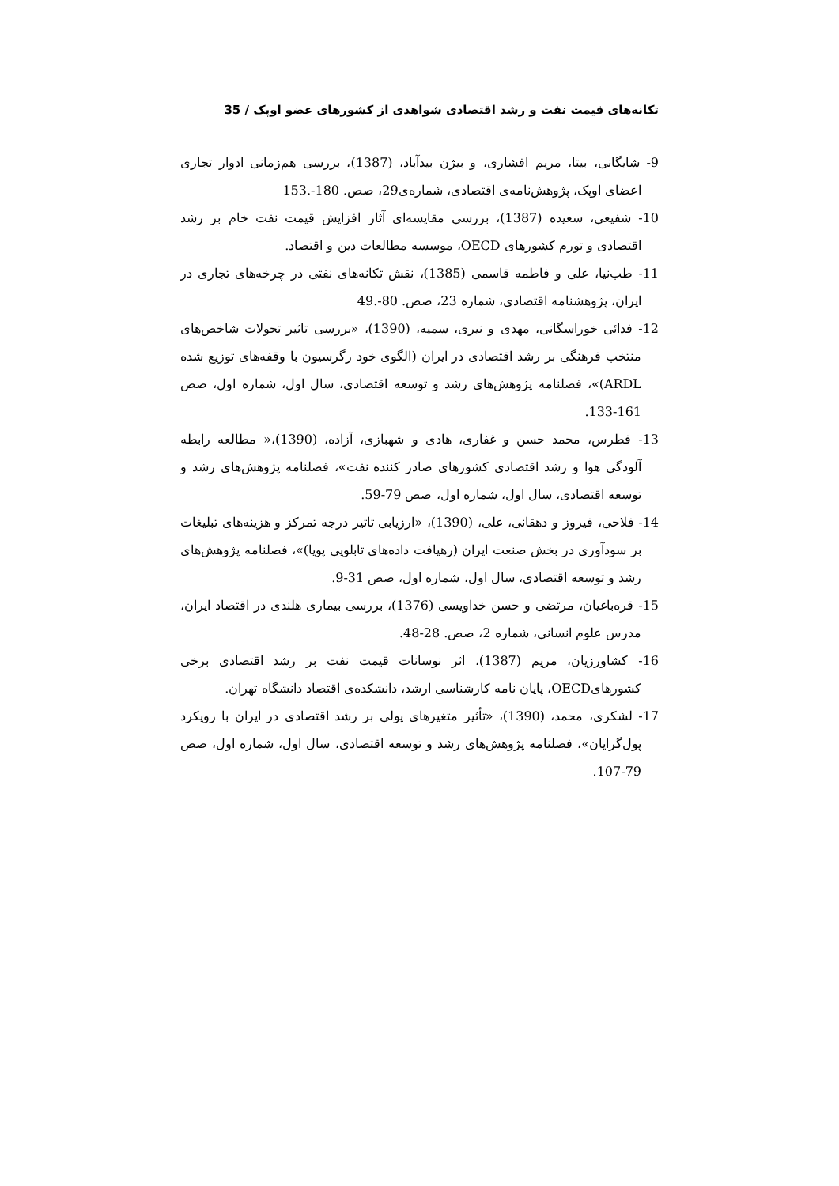تکانه‌های قیمت نفت و رشد اقتصادی شواهدی از کشورهای عضو اوپک / 35
9- شایگانی، بیتا، مریم افشاری، و بیژن بیدآباد، (1387)، بررسی هم‌زمانی ادوار تجاری اعضای اوپک، پژوهش‌نامه‌ی اقتصادی، شماره‌ی29، صص. 180-.153
10- شفیعی، سعیده (1387)، بررسی مقایسه‌ای آثار افزایش قیمت نفت خام بر رشد اقتصادی و تورم کشورهای OECD، موسسه مطالعات دین و اقتصاد.
11- طب‌نیا، علی و فاطمه قاسمی (1385)، نقش تکانه‌های نفتی در چرخه‌های تجاری در ایران، پژوهشنامه اقتصادی، شماره 23، صص. 80-.49
12- فدائی خوراسگانی، مهدی و نیری، سمیه، (1390)، «بررسی تاثیر تحولات شاخص‌های منتخب فرهنگی بر رشد اقتصادی در ایران (الگوی خود رگرسیون با وقفه‌های توزیع شده ARDL)»، فصلنامه پژوهش‌های رشد و توسعه اقتصادی، سال اول، شماره اول، صص 161-133.
13- فطرس، محمد حسن و غفاری، هادی و شهبازی، آزاده، (1390)،« مطالعه رابطه آلودگی هوا و رشد اقتصادی کشورهای صادر کننده نفت»، فصلنامه پژوهش‌های رشد و توسعه اقتصادی، سال اول، شماره اول، صص 79-59.
14- فلاحی، فیروز و دهقانی، علی، (1390)، «ارزیابی تاثیر درجه تمرکز و هزینه‌های تبلیغات بر سودآوری در بخش صنعت ایران (رهیافت داده‌های تابلویی پویا)»، فصلنامه پژوهش‌های رشد و توسعه اقتصادی، سال اول، شماره اول، صص 31-9.
15- قره‌باغیان، مرتضی و حسن خداویسی (1376)، بررسی بیماری هلندی در اقتصاد ایران، مدرس علوم انسانی، شماره 2، صص. 28-48.
16- کشاورزیان، مریم (1387)، اثر نوسانات قیمت نفت بر رشد اقتصادی برخی کشورهایOECD، پایان نامه کارشناسی ارشد، دانشکده‌ی اقتصاد دانشگاه تهران.
17- لشکری، محمد، (1390)، «تأثیر متغیرهای پولی بر رشد اقتصادی در ایران با رویکرد پول‌گرایان»، فصلنامه پژوهش‌های رشد و توسعه اقتصادی، سال اول، شماره اول، صص 79-107.